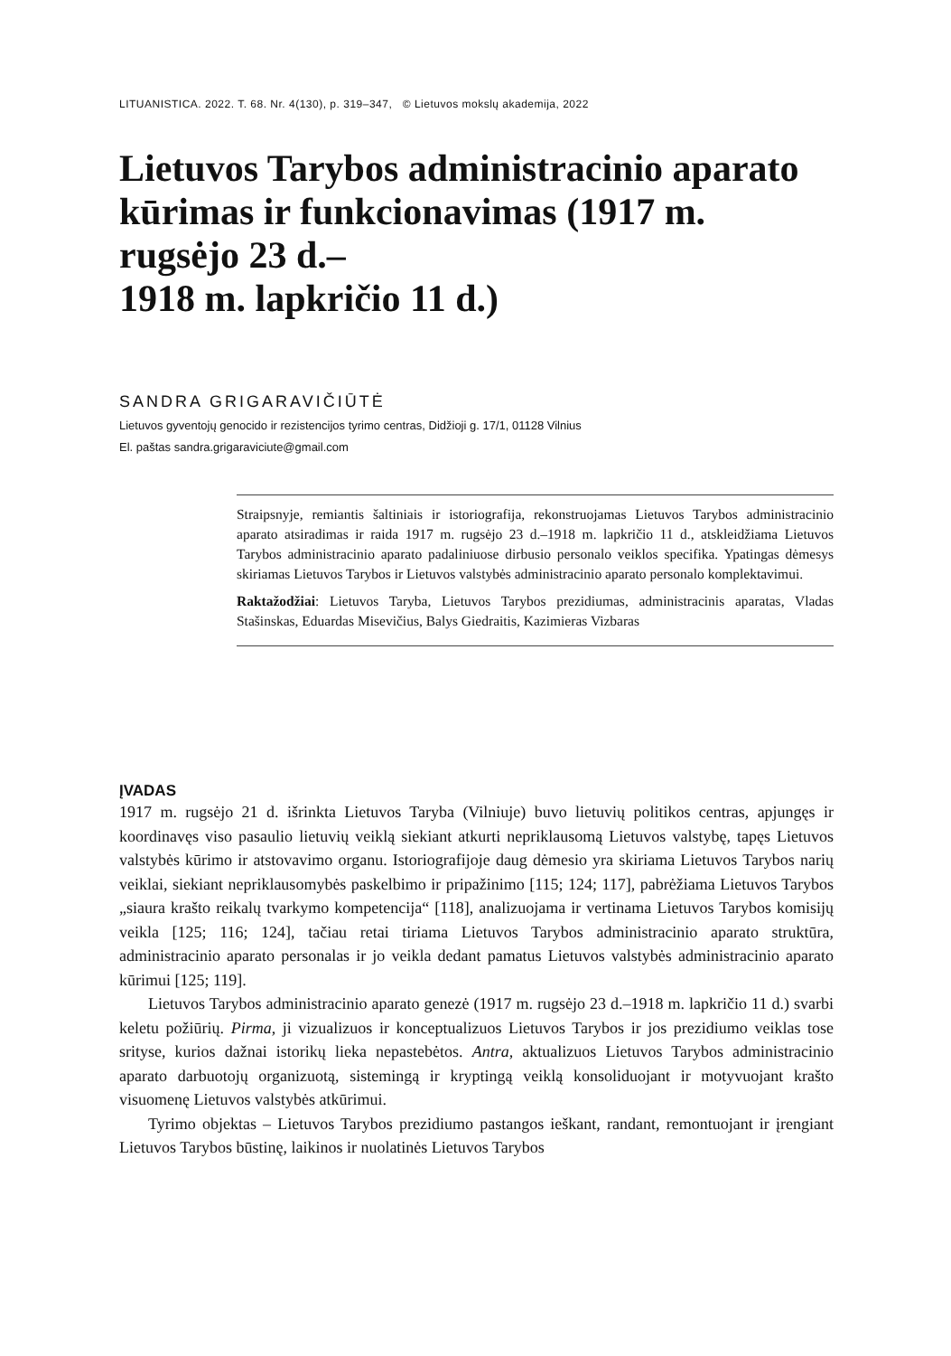LITUANISTICA. 2022. T. 68. Nr. 4(130), p. 319–347, © Lietuvos mokslų akademija, 2022
Lietuvos Tarybos administracinio aparato kūrimas ir funkcionavimas (1917 m. rugsėjo 23 d.–
1918 m. lapkričio 11 d.)
SANDRA GRIGARAVIČIŪTĖ
Lietuvos gyventojų genocido ir rezistencijos tyrimo centras, Didžioji g. 17/1, 01128 Vilnius
El. paštas sandra.grigaraviciute@gmail.com
Straipsnyje, remiantis šaltiniais ir istoriografija, rekonstruojamas Lietuvos Tarybos administracinio aparato atsiradimas ir raida 1917 m. rugsėjo 23 d.–1918 m. lapkričio 11 d., atskleidžiama Lietuvos Tarybos administracinio aparato padaliniuose dirbusio personalo veiklos specifika. Ypatingas dėmesys skiriamas Lietuvos Tarybos ir Lietuvos valstybės administracinio aparato personalo komplektavimui.
Raktažodžiai: Lietuvos Taryba, Lietuvos Tarybos prezidiumas, administracinis aparatas, Vladas Stašinskas, Eduardas Misevičius, Balys Giedraitis, Kazimieras Vizbaras
ĮVADAS
1917 m. rugsėjo 21 d. išrinkta Lietuvos Taryba (Vilniuje) buvo lietuvių politikos centras, apjungęs ir koordinavęs viso pasaulio lietuvių veiklą siekiant atkurti nepriklausomą Lietuvos valstybę, tapęs Lietuvos valstybės kūrimo ir atstovavimo organu. Istoriografijoje daug dėmesio yra skiriama Lietuvos Tarybos narių veiklai, siekiant nepriklausomybės paskelbimo ir pripažinimo [115; 124; 117], pabrėžiama Lietuvos Tarybos „siaura krašto reikalų tvarkymo kompetencija“ [118], analizuojama ir vertinama Lietuvos Tarybos komisijų veikla [125; 116; 124], tačiau retai tiriama Lietuvos Tarybos administracinio aparato struktūra, administracinio aparato personalas ir jo veikla dedant pamatus Lietuvos valstybės administracinio aparato kūrimui [125; 119].
Lietuvos Tarybos administracinio aparato genezė (1917 m. rugsėjo 23 d.–1918 m. lapkričio 11 d.) svarbi keletu požiūrių. Pirma, ji vizualizuos ir konceptualizuos Lietuvos Tarybos ir jos prezidiumo veiklas tose srityse, kurios dažnai istorikų lieka nepastebėtos. Antra, aktualizuos Lietuvos Tarybos administracinio aparato darbuotojų organizuotą, sistemingą ir kryptingą veiklą konsoliduojant ir motyvuojant krašto visuomenę Lietuvos valstybės atkūrimui.
Tyrimo objektas – Lietuvos Tarybos prezidiumo pastangos ieškant, randant, remontuojant ir įrengiant Lietuvos Tarybos būstinę, laikinos ir nuolatinės Lietuvos Tarybos